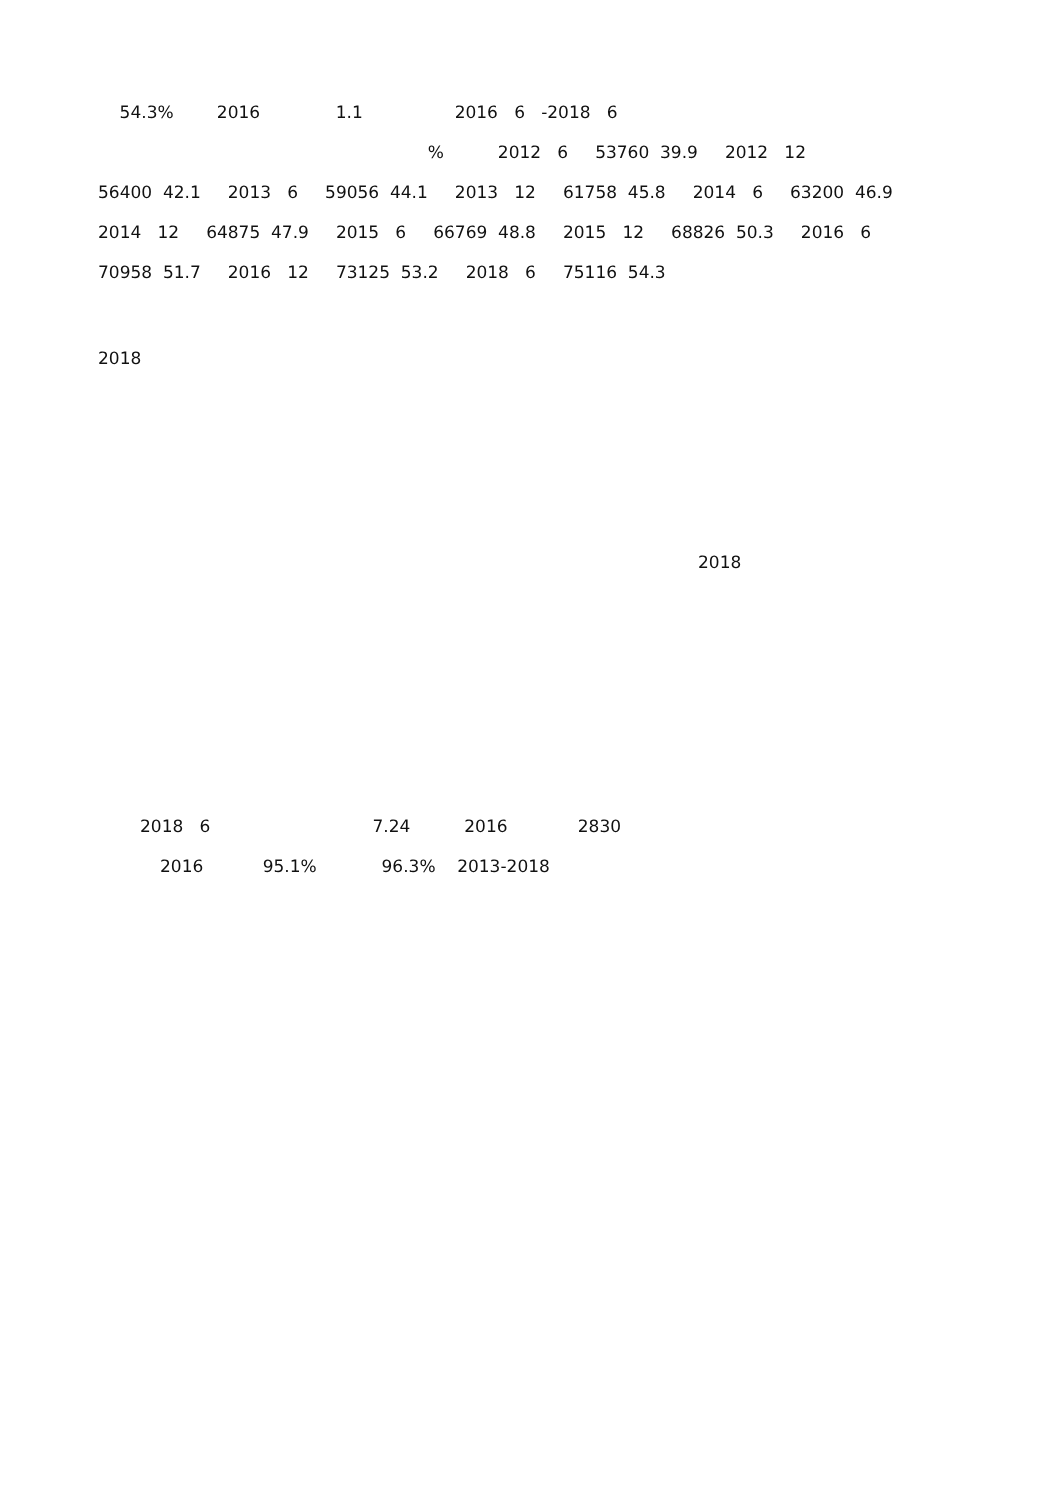54.3% 2016 1.1 2016 6 -2018 6
% 2012 6 53760 39.9 2012 12
56400 42.1 2013 6 59056 44.1 2013 12 61758 45.8 2014 6 63200 46.9
2014 12 64875 47.9 2015 6 66769 48.8 2015 12 68826 50.3 2016 6
70958 51.7 2016 12 73125 53.2 2018 6 75116 54.3
2018
2018
2018 6 7.24 2016 2830
2016 95.1% 96.3% 2013-2018